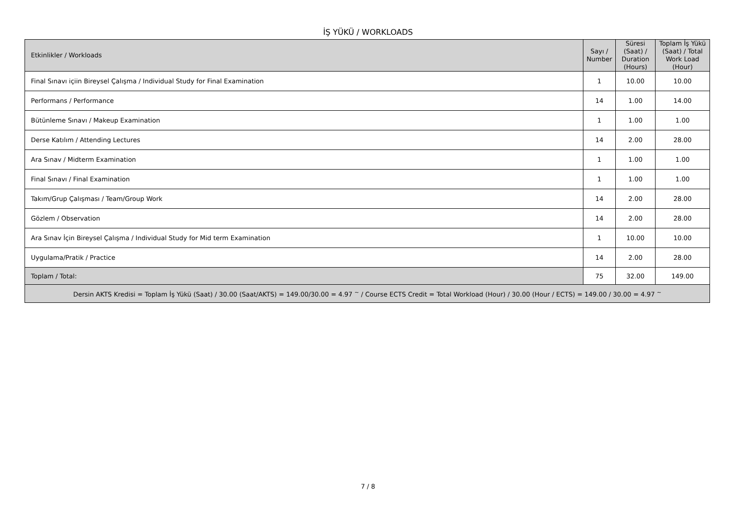İŞ YÜKÜ / WORKLOADS
| Etkinlikler / Workloads | Sayı / Number | Süresi (Saat) / Duration (Hours) | Toplam İş Yükü (Saat) / Total Work Load (Hour) |
| --- | --- | --- | --- |
| Final Sınavı içiin Bireysel Çalışma / Individual Study for Final Examination | 1 | 10.00 | 10.00 |
| Performans / Performance | 14 | 1.00 | 14.00 |
| Bütünleme Sınavı / Makeup Examination | 1 | 1.00 | 1.00 |
| Derse Katılım / Attending Lectures | 14 | 2.00 | 28.00 |
| Ara Sınav / Midterm Examination | 1 | 1.00 | 1.00 |
| Final Sınavı / Final Examination | 1 | 1.00 | 1.00 |
| Takım/Grup Çalışması / Team/Group Work | 14 | 2.00 | 28.00 |
| Gözlem / Observation | 14 | 2.00 | 28.00 |
| Ara Sınav İçin Bireysel Çalışma / Individual Study for Mid term Examination | 1 | 10.00 | 10.00 |
| Uygulama/Pratik / Practice | 14 | 2.00 | 28.00 |
| Toplam / Total: | 75 | 32.00 | 149.00 |
| Dersin AKTS Kredisi = Toplam İş Yükü (Saat) / 30.00 (Saat/AKTS) = 149.00/30.00 = 4.97 <sup>~</sup> / Course ECTS Credit = Total Workload (Hour) / 30.00 (Hour / ECTS) = 149.00 / 30.00 = 4.97 <sup>~</sup> | | | |
7 / 8